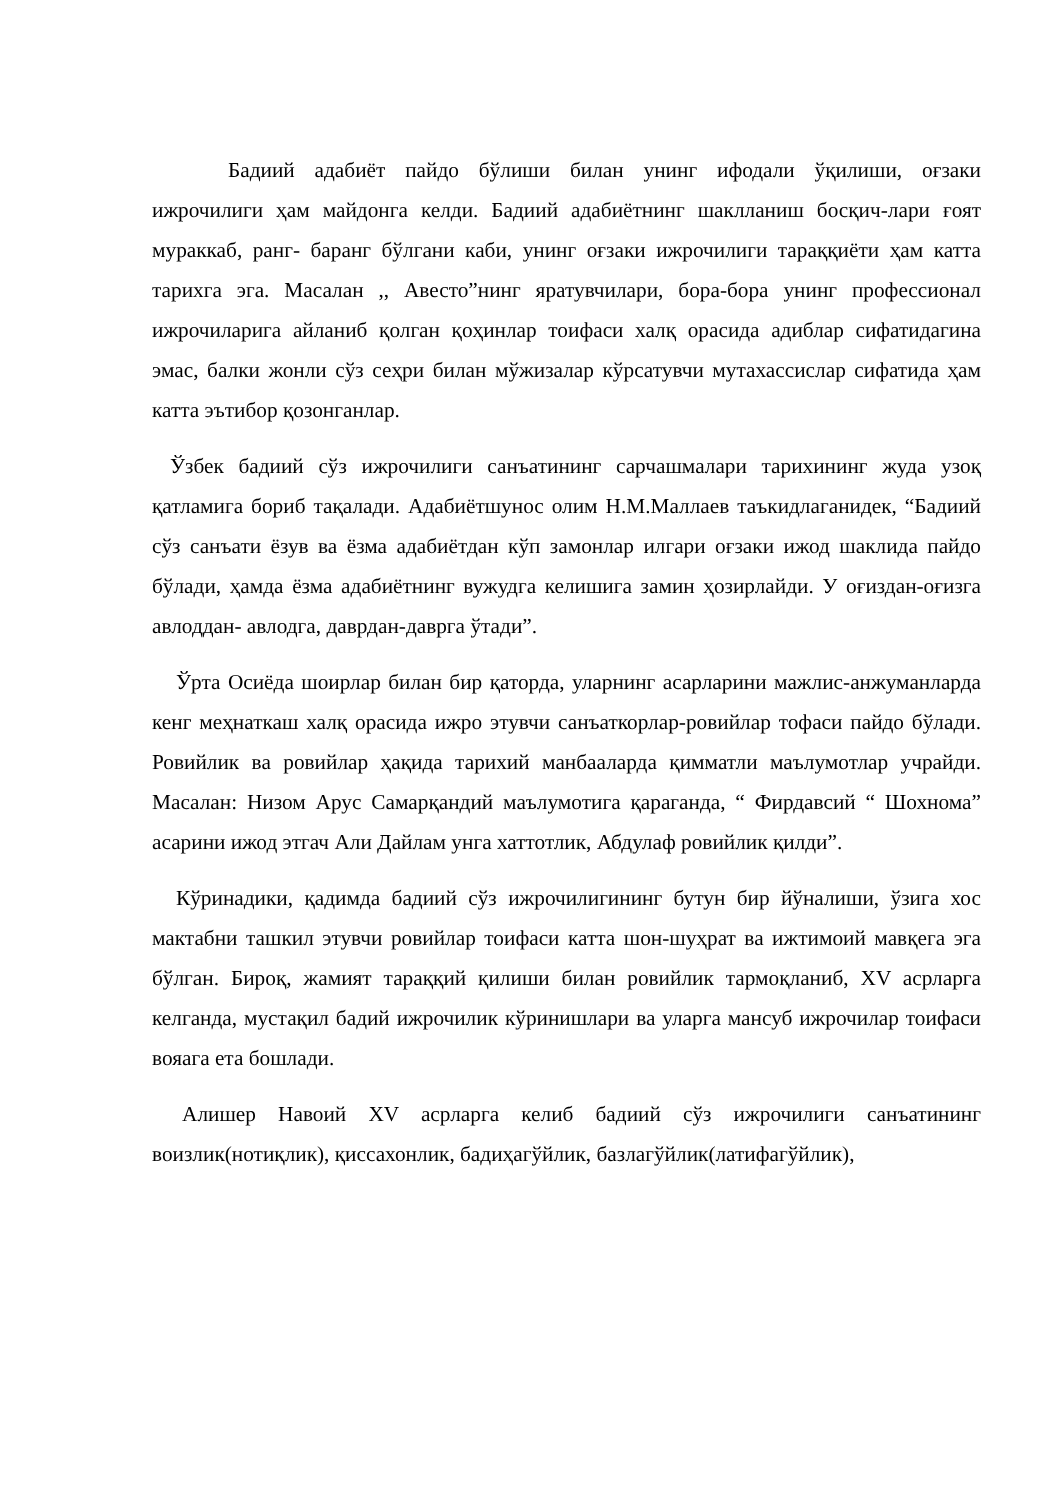Бадиий адабиёт пайдо бўлиши билан унинг ифодали ўқилиши, оғзаки ижрочилиги ҳам майдонга келди. Бадиий адабиётнинг шаклланиш босқич-лари ғоят мураккаб, ранг- баранг бўлгани каби, унинг оғзаки ижрочилиги тараққиёти ҳам катта тарихга эга. Масалан ,, Авесто”нинг яратувчилари, бора-бора унинг профессионал ижрочиларига айланиб қолган қоҳинлар тоифаси халқ орасида адиблар сифатидагина эмас, балки жонли сўз сеҳри билан мўжизалар кўрсатувчи мутахассислар сифатида ҳам катта эътибор қозонганлар.
Ўзбек бадиий сўз ижрочилиги санъатининг сарчашмалари тарихининг жуда узоқ қатламига бориб тақалади. Адабиётшунос олим Н.М.Маллаев таъкидлаганидек, “Бадиий сўз санъати ёзув ва ёзма адабиётдан кўп замонлар илгари оғзаки ижод шаклида пайдо бўлади, ҳамда ёзма адабиётнинг вужудга келишига замин ҳозирлайди. У оғиздан-оғизга авлоддан- авлодга, даврдан-даврга ўтади”.
Ўрта Осиёда шоирлар билан бир қаторда, уларнинг асарларини мажлис-анжуманларда кенг меҳнаткаш халқ орасида ижро этувчи санъаткорлар-ровийлар тофаси пайдо бўлади. Ровийлик ва ровийлар ҳақида тарихий манбааларда қимматли маълумотлар учрайди. Масалан: Низом Арус Самарқандий маълумотига қараганда, “ Фирдавсий “ Шохнома” асарини ижод этгач Али Дайлам унга хаттотлик, Абдулаф ровийлик қилди”.
Кўринадики, қадимда бадиий сўз ижрочилигининг бутун бир йўналиши, ўзига хос мактабни ташкил этувчи ровийлар тоифаси катта шон-шуҳрат ва ижтимоий мавқега эга бўлган. Бироқ, жамият тараққий қилиши билан ровийлик тармоқланиб, XV асрларга келганда, мустақил бадий ижрочилик кўринишлари ва уларга мансуб ижрочилар тоифаси вояага ета бошлади.
Алишер Навоий XV асрларга келиб бадиий сўз ижрочилиги санъатининг воизлик(нотиқлик), қиссахонлик, бадиҳагўйлик, базлагўйлик(латифагўйлик),